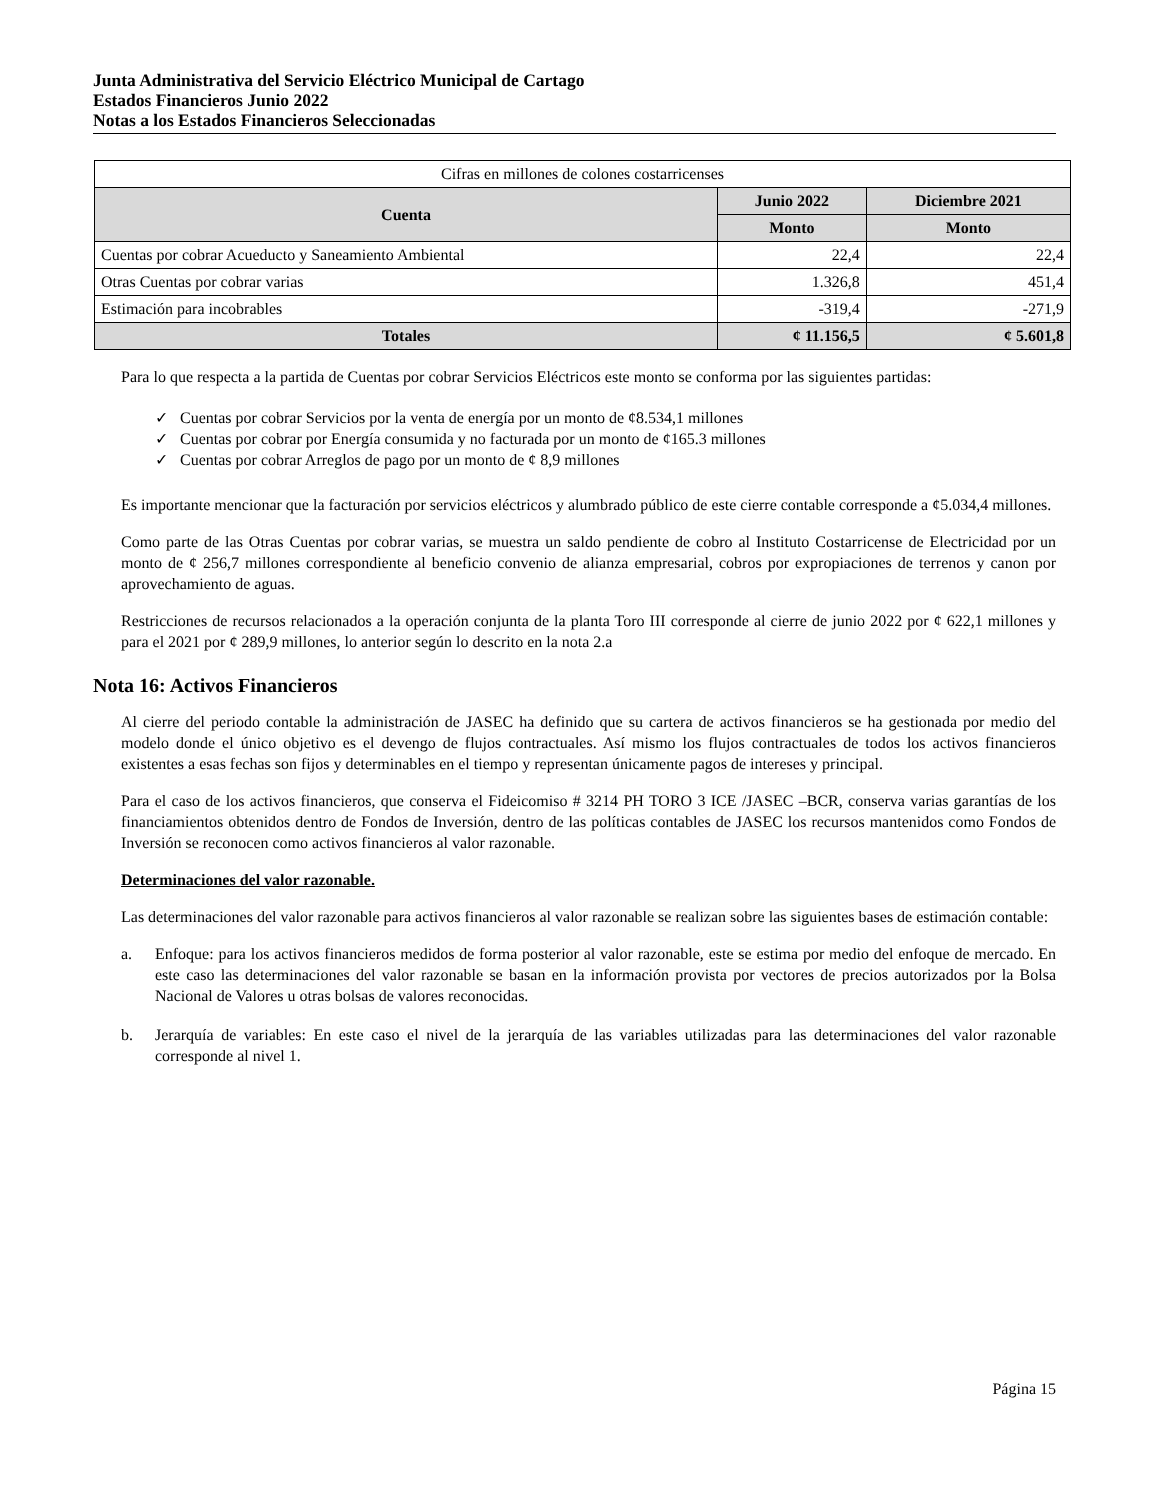Junta Administrativa del Servicio Eléctrico Municipal de Cartago
Estados Financieros Junio 2022
Notas a los Estados Financieros Seleccionadas
| Cifras en millones de colones costarricenses | | |
| Cuenta | Junio 2022 | Diciembre 2021 |
| | Monto | Monto |
| Cuentas por cobrar Acueducto y Saneamiento Ambiental | 22,4 | 22,4 |
| Otras Cuentas por cobrar varias | 1.326,8 | 451,4 |
| Estimación para incobrables | -319,4 | -271,9 |
| Totales | ¢ 11.156,5 | ¢ 5.601,8 |
Para lo que respecta a la partida de Cuentas por cobrar Servicios Eléctricos este monto se conforma por las siguientes partidas:
✓ Cuentas por cobrar Servicios por la venta de energía por un monto de ¢8.534,1 millones
✓ Cuentas por cobrar por Energía consumida y no facturada por un monto de ¢165.3 millones
✓ Cuentas por cobrar Arreglos de pago por un monto de ¢ 8,9 millones
Es importante mencionar que la facturación por servicios eléctricos y alumbrado público de este cierre contable corresponde a ¢5.034,4 millones.
Como parte de las Otras Cuentas por cobrar varias, se muestra un saldo pendiente de cobro al Instituto Costarricense de Electricidad por un monto de ¢ 256,7 millones correspondiente al beneficio convenio de alianza empresarial, cobros por expropiaciones de terrenos y canon por aprovechamiento de aguas.
Restricciones de recursos relacionados a la operación conjunta de la planta Toro III corresponde al cierre de junio 2022 por ¢ 622,1 millones y para el 2021 por ¢ 289,9 millones, lo anterior según lo descrito en la nota 2.a
Nota 16: Activos Financieros
Al cierre del periodo contable la administración de JASEC ha definido que su cartera de activos financieros se ha gestionada por medio del modelo donde el único objetivo es el devengo de flujos contractuales. Así mismo los flujos contractuales de todos los activos financieros existentes a esas fechas son fijos y determinables en el tiempo y representan únicamente pagos de intereses y principal.
Para el caso de los activos financieros, que conserva el Fideicomiso # 3214 PH TORO 3 ICE /JASEC –BCR, conserva varias garantías de los financiamientos obtenidos dentro de Fondos de Inversión, dentro de las políticas contables de JASEC los recursos mantenidos como Fondos de Inversión se reconocen como activos financieros al valor razonable.
Determinaciones del valor razonable.
Las determinaciones del valor razonable para activos financieros al valor razonable se realizan sobre las siguientes bases de estimación contable:
a. Enfoque: para los activos financieros medidos de forma posterior al valor razonable, este se estima por medio del enfoque de mercado. En este caso las determinaciones del valor razonable se basan en la información provista por vectores de precios autorizados por la Bolsa Nacional de Valores u otras bolsas de valores reconocidas.
b. Jerarquía de variables: En este caso el nivel de la jerarquía de las variables utilizadas para las determinaciones del valor razonable corresponde al nivel 1.
Página 15